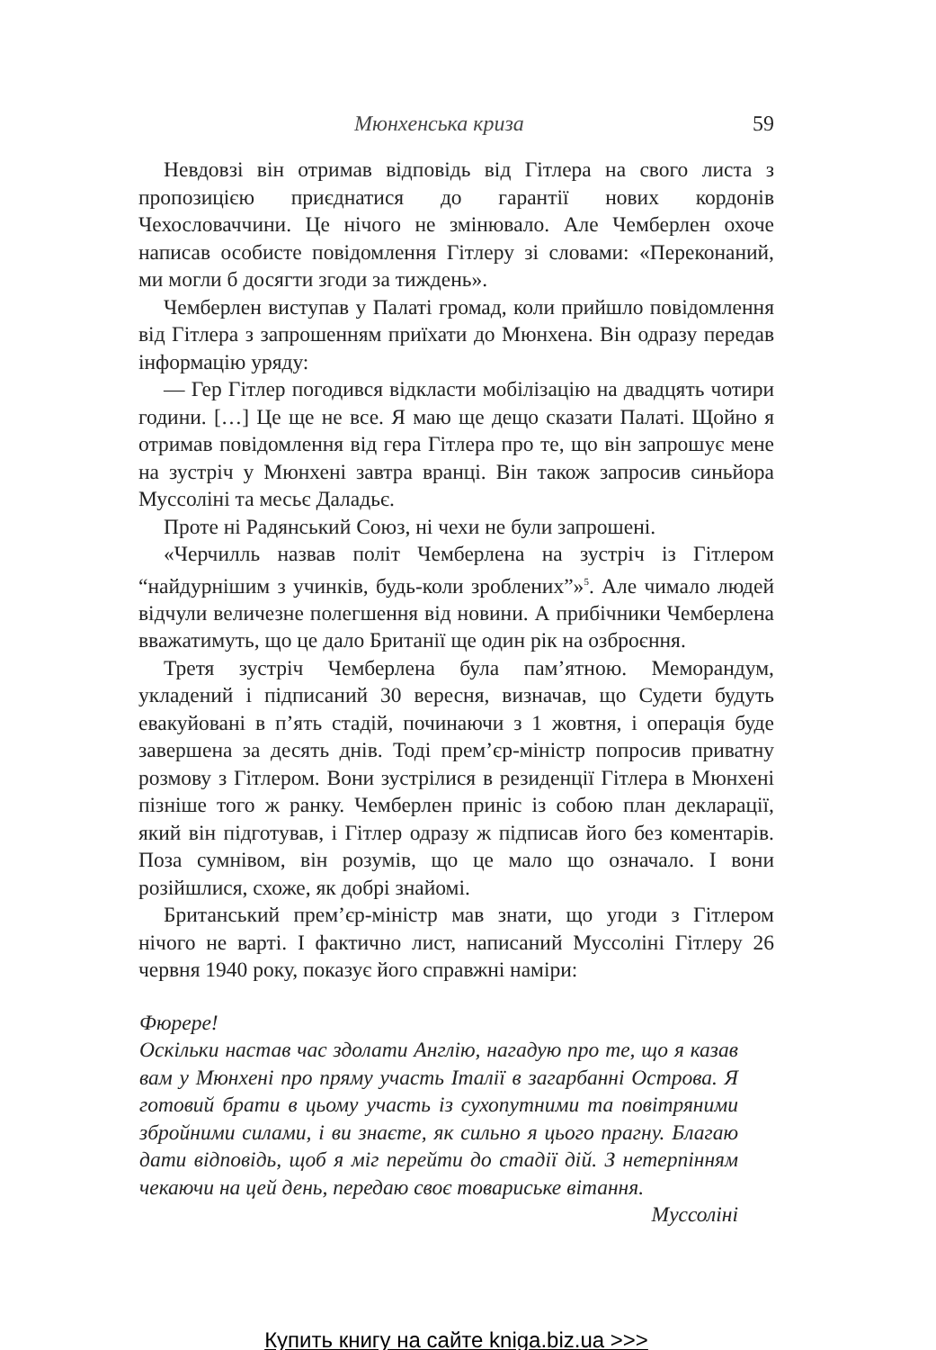Мюнхенська криза 59
Невдовзі він отримав відповідь від Гітлера на свого листа з пропозицією приєднатися до гарантії нових кордонів Чехословаччини. Це нічого не змінювало. Але Чемберлен охоче написав особисте повідомлення Гітлеру зі словами: «Переконаний, ми могли б досягти згоди за тиждень».
Чемберлен виступав у Палаті громад, коли прийшло повідомлення від Гітлера з запрошенням приїхати до Мюнхена. Він одразу передав інформацію уряду:
— Гер Гітлер погодився відкласти мобілізацію на двадцять чотири години. […] Це ще не все. Я маю ще дещо сказати Палаті. Щойно я отримав повідомлення від гера Гітлера про те, що він запрошує мене на зустріч у Мюнхені завтра вранці. Він також запросив синьйора Муссоліні та месьє Даладьє.
Проте ні Радянський Союз, ні чехи не були запрошені.
«Черчилль назвав політ Чемберлена на зустріч із Гітлером “найдурнішим з учинків, будь-коли зроблених”»<sup>5</sup>. Але чимало людей відчули величезне полегшення від новини. А прибічники Чемберлена вважатимуть, що це дало Британії ще один рік на озброєння.
Третя зустріч Чемберлена була пам’ятною. Меморандум, укладений і підписаний 30 вересня, визначав, що Судети будуть евакуйовані в п’ять стадій, починаючи з 1 жовтня, і операція буде завершена за десять днів. Тоді прем’єр-міністр попросив приватну розмову з Гітлером. Вони зустрілися в резиденції Гітлера в Мюнхені пізніше того ж ранку. Чемберлен приніс із собою план декларації, який він підготував, і Гітлер одразу ж підписав його без коментарів. Поза сумнівом, він розумів, що це мало що означало. І вони розійшлися, схоже, як добрі знайомі.
Британський прем’єр-міністр мав знати, що угоди з Гітлером нічого не варті. І фактично лист, написаний Муссоліні Гітлеру 26 червня 1940 року, показує його справжні наміри:
Фюрере!
Оскільки настав час здолати Англію, нагадую про те, що я казав вам у Мюнхені про пряму участь Італії в загарбанні Острова. Я готовий брати в цьому участь із сухопутними та повітряними збройними силами, і ви знаєте, як сильно я цього прагну. Благаю дати відповідь, щоб я міг перейти до стадії дій. З нетерпінням чекаючи на цей день, передаю своє товариське вітання.
Муссоліні
Купить книгу на сайте kniga.biz.ua >>>